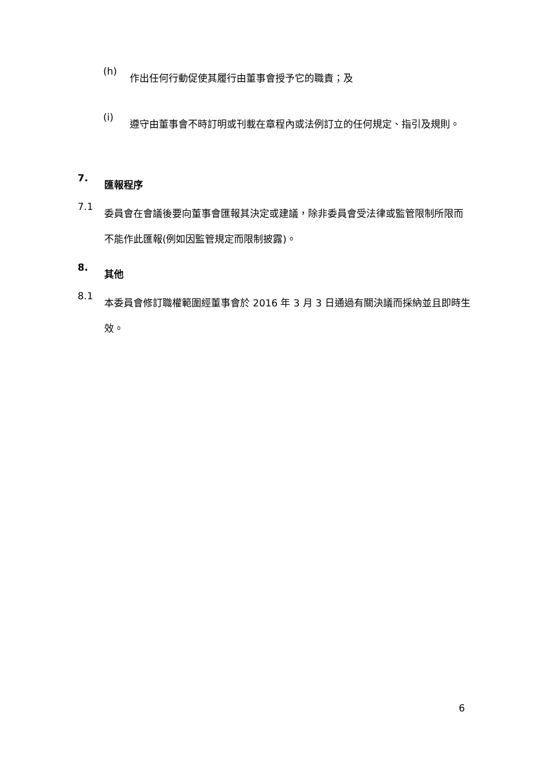(h)
作出任何行動促使其履行由董事會授予它的職責；及
(i)
遵守由董事會不時訂明或刊載在章程內或法例訂立的任何規定、指引及規則。
7.
匯報程序
7.1
委員會在會議後要向董事會匯報其決定或建議，除非委員會受法律或監管限制所限而不能作此匯報(例如因監管規定而限制披露)。
8.
其他
8.1
本委員會修訂職權範圍經董事會於 2016 年 3 月 3 日通過有關決議而採納並且即時生效。
6